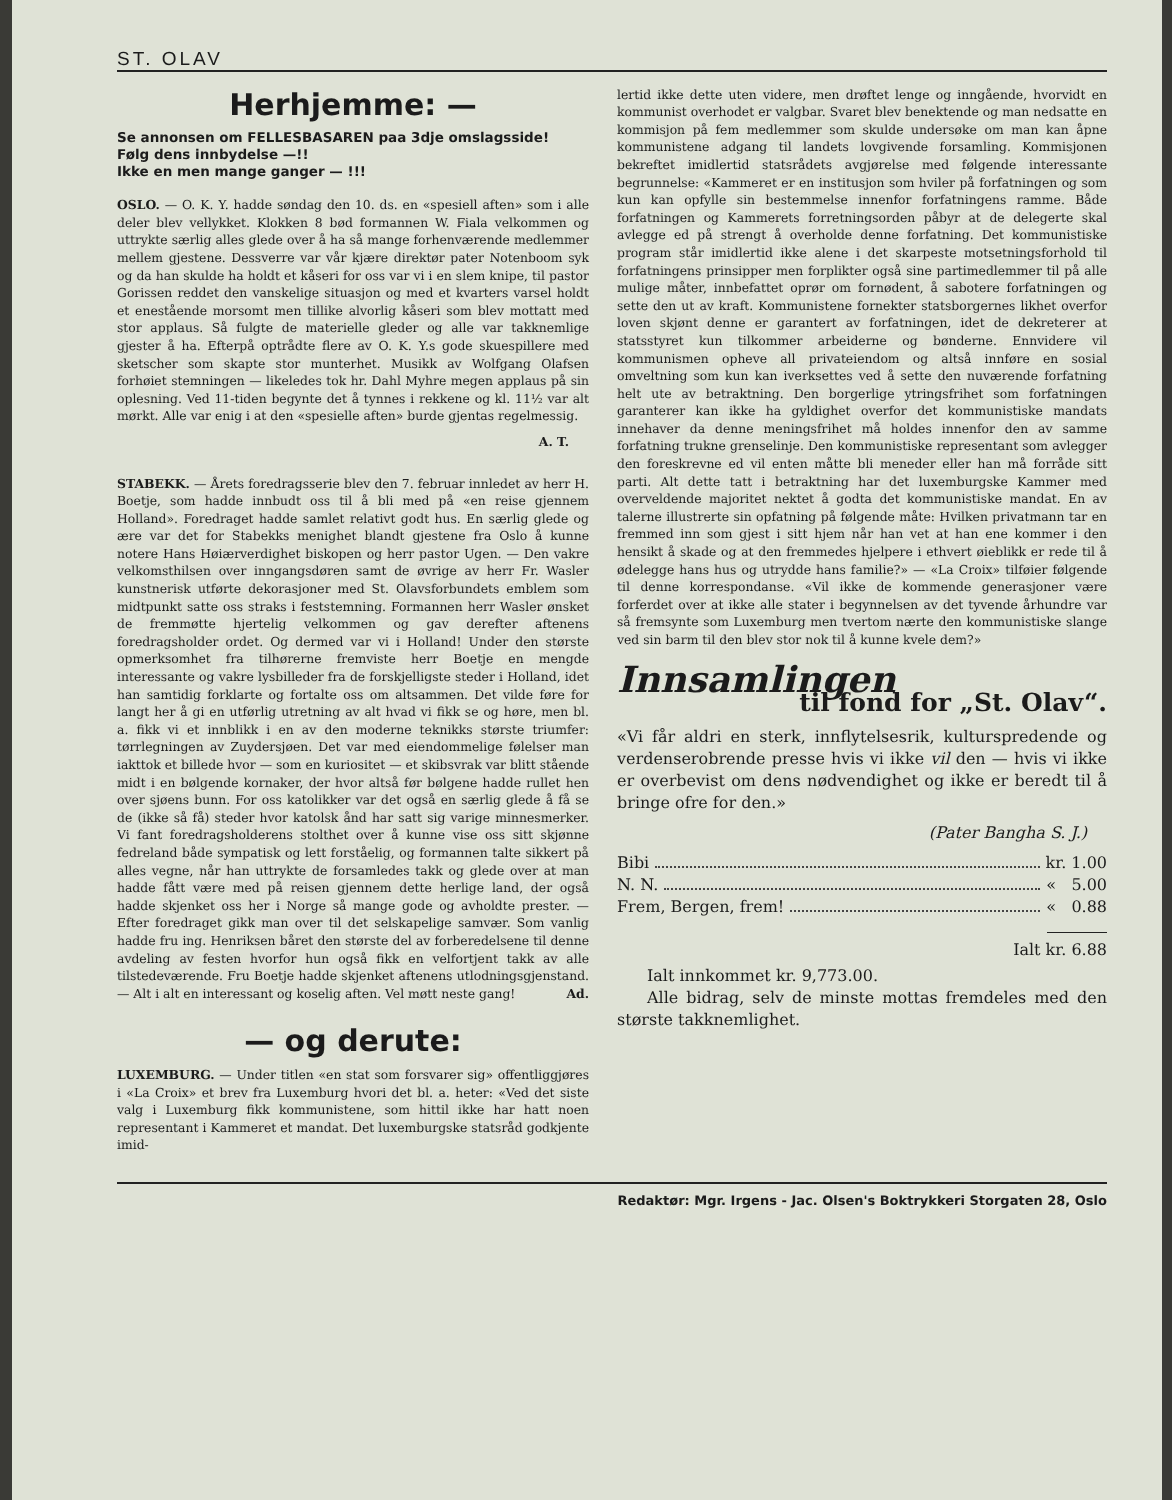ST. OLAV
Herhjemme: —
Se annonsen om FELLESBASAREN paa 3dje omslagsside!
Følg dens innbydelse —!!
Ikke en men mange ganger — !!!
OSLO. — O. K. Y. hadde søndag den 10. ds. en «spesiell aften» som i alle deler blev vellykket. Klokken 8 bød formannen W. Fiala velkommen og uttrykte særlig alles glede over å ha så mange forhenværende medlemmer mellem gjestene. Dessverre var vår kjære direktør pater Notenboom syk og da han skulde ha holdt et kåseri for oss var vi i en slem knipe, til pastor Gorissen reddet den vanskelige situasjon og med et kvarters varsel holdt et enestående morsomt men tillike alvorlig kåseri som blev mottatt med stor applaus. Så fulgte de materielle gleder og alle var takknemlige gjester å ha. Efterpå optrådte flere av O. K. Y.s gode skuespillere med sketscher som skapte stor munterhet. Musikk av Wolfgang Olafsen forhøiet stemningen — likeledes tok hr. Dahl Myhre megen applaus på sin oplesning. Ved 11-tiden begynte det å tynnes i rekkene og kl. 11½ var alt mørkt. Alle var enig i at den «spesielle aften» burde gjentas regelmessig.
A. T.
STABEKK. — Årets foredragsserie blev den 7. februar innledet av herr H. Boetje, som hadde innbudt oss til å bli med på «en reise gjennem Holland». Foredraget hadde samlet relativt godt hus. En særlig glede og ære var det for Stabekks menighet blandt gjestene fra Oslo å kunne notere Hans Høiærverdighet biskopen og herr pastor Ugen. — Den vakre velkomsthilsen over inngangsdøren samt de øvrige av herr Fr. Wasler kunstnerisk utførte dekorasjoner med St. Olavsforbundets emblem som midtpunkt satte oss straks i feststemning. Formannen herr Wasler ønsket de fremmøtte hjertelig velkommen og gav derefter aftenens foredragsholder ordet. Og dermed var vi i Holland! Under den største opmerksomhet fra tilhørerne fremviste herr Boetje en mengde interessante og vakre lysbilleder fra de forskjelligste steder i Holland, idet han samtidig forklarte og fortalte oss om altsammen. Det vilde føre for langt her å gi en utførlig utretning av alt hvad vi fikk se og høre, men bl. a. fikk vi et innblikk i en av den moderne teknikks største triumfer: tørrlegningen av Zuydersjøen. Det var med eiendommelige følelser man iakttok et billede hvor — som en kuriositet — et skibsvrak var blitt stående midt i en bølgende kornaker, der hvor altså før bølgene hadde rullet hen over sjøens bunn. For oss katolikker var det også en særlig glede å få se de (ikke så få) steder hvor katolsk ånd har satt sig varige minnesmerker. Vi fant foredragsholderens stolthet over å kunne vise oss sitt skjønne fedreland både sympatisk og lett forståelig, og formannen talte sikkert på alles vegne, når han uttrykte de forsamledes takk og glede over at man hadde fått være med på reisen gjennem dette herlige land, der også hadde skjenket oss her i Norge så mange gode og avholdte prester. — Efter foredraget gikk man over til det selskapelige samvær. Som vanlig hadde fru ing. Henriksen båret den største del av forberedelsene til denne avdeling av festen hvorfor hun også fikk en velfortjent takk av alle tilstedeværende. Fru Boetje hadde skjenket aftenens utlodningsgjenstand. — Alt i alt en interessant og koselig aften. Vel møtt neste gang! Ad.
— og derute:
LUXEMBURG. — Under titlen «en stat som forsvarer sig» offentliggjøres i «La Croix» et brev fra Luxemburg hvori det bl. a. heter: «Ved det siste valg i Luxemburg fikk kommunistene, som hittil ikke har hatt noen representant i Kammeret et mandat. Det luxemburgske statsråd godkjente imid-
lertid ikke dette uten videre, men drøftet lenge og inngående, hvorvidt en kommunist overhodet er valgbar. Svaret blev benektende og man nedsatte en kommisjon på fem medlemmer som skulde undersøke om man kan åpne kommunistene adgang til landets lovgivende forsamling. Kommisjonen bekreftet imidlertid statsrådets avgjørelse med følgende interessante begrunnelse: «Kammeret er en institusjon som hviler på forfatningen og som kun kan opfylle sin bestemmelse innenfor forfatningens ramme. Både forfatningen og Kammerets forretningsorden påbyr at de delegerte skal avlegge ed på strengt å overholde denne forfatning. Det kommunistiske program står imidlertid ikke alene i det skarpeste motsetningsforhold til forfatningens prinsipper men forplikter også sine partimedlemmer til på alle mulige måter, innbefattet oprør om fornødent, å sabotere forfatningen og sette den ut av kraft. Kommunistene fornekter statsborgernes likhet overfor loven skjønt denne er garantert av forfatningen, idet de dekreterer at statsstyret kun tilkommer arbeiderne og bønderne. Ennvidere vil kommunismen opheve all privateiendom og altså innføre en sosial omveltning som kun kan iverksettes ved å sette den nuværende forfatning helt ute av betraktning. Den borgerlige ytringsfrihet som forfatningen garanterer kan ikke ha gyldighet overfor det kommunistiske mandats innehaver da denne meningsfrihet må holdes innenfor den av samme forfatning trukne grenselinje. Den kommunistiske representant som avlegger den foreskrevne ed vil enten måtte bli meneder eller han må forråde sitt parti. Alt dette tatt i betraktning har det luxemburgske Kammer med overveldende majoritet nektet å godta det kommunistiske mandat. En av talerne illustrerte sin opfatning på følgende måte: Hvilken privatmann tar en fremmed inn som gjest i sitt hjem når han vet at han ene kommer i den hensikt å skade og at den fremmedes hjelpere i ethvert øieblikk er rede til å ødelegge hans hus og utrydde hans familie?» — «La Croix» tilføier følgende til denne korrespondanse. «Vil ikke de kommende generasjoner være forferdet over at ikke alle stater i begynnelsen av det tyvende århundre var så fremsynte som Luxemburg men tvertom nærte den kommunistiske slange ved sin barm til den blev stor nok til å kunne kvele dem?»
Innsamlingen
til fond for „St. Olav“.
«Vi får aldri en sterk, innflytelsesrik, kulturspredende og verdenserobrende presse hvis vi ikke vil den — hvis vi ikke er overbevist om dens nødvendighet og ikke er beredt til å bringe ofre for den.»
(Pater Bangha S. J.)
Bibi kr. 1.00
N. N. « 5.00
Frem, Bergen, frem! « 0.88
Ialt kr. 6.88
Ialt innkommet kr. 9,773.00.
Alle bidrag, selv de minste mottas fremdeles med den største takknemlighet.
Redaktør: Mgr. Irgens - Jac. Olsen's Boktrykkeri Storgaten 28, Oslo